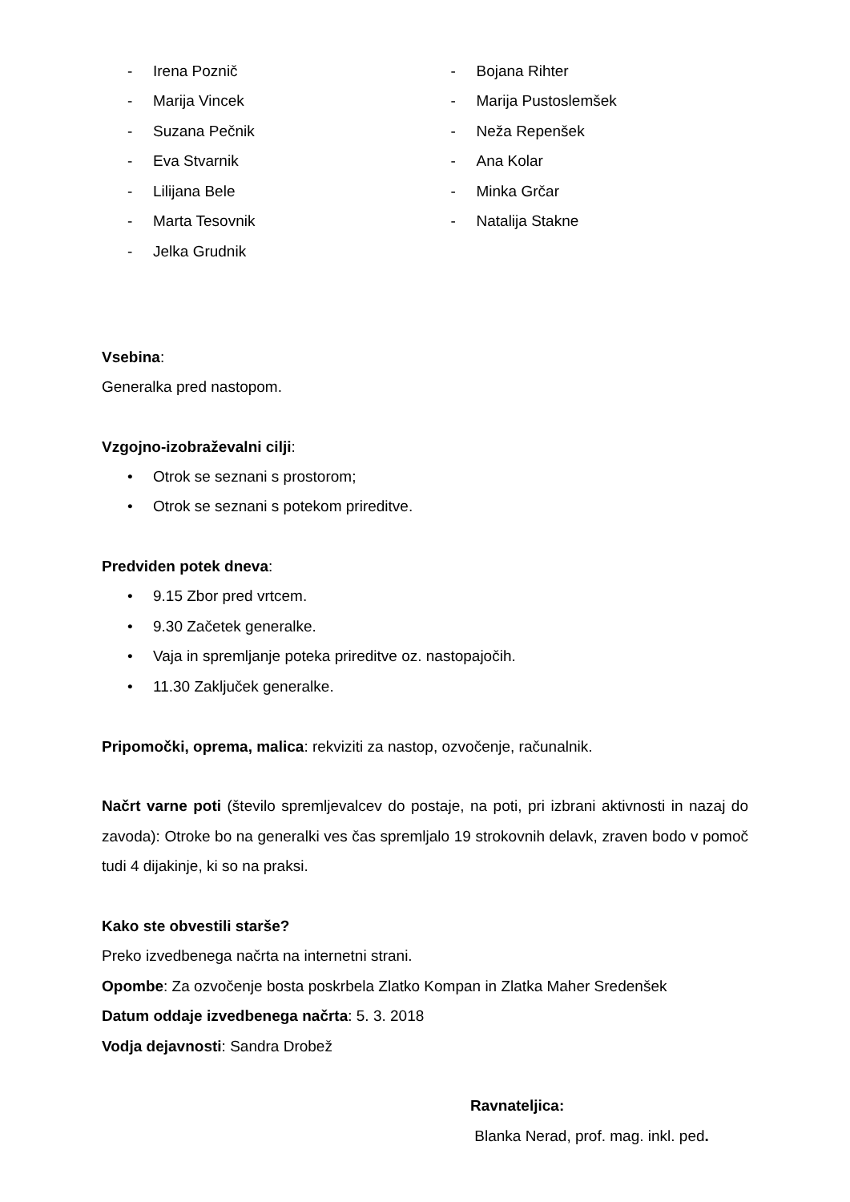- Irena Poznič
- Marija Vincek
- Suzana Pečnik
- Eva Stvarnik
- Lilijana Bele
- Marta Tesovnik
- Jelka Grudnik
- Bojana Rihter
- Marija Pustoslemšek
- Neža Repenšek
- Ana Kolar
- Minka Grčar
- Natalija Stakne
Vsebina:
Generalka pred nastopom.
Vzgojno-izobraževalni cilji:
• Otrok se seznani s prostorom;
• Otrok se seznani s potekom prireditve.
Predviden potek dneva:
• 9.15 Zbor pred vrtcem.
• 9.30 Začetek generalke.
• Vaja in spremljanje poteka prireditve oz. nastopajočih.
• 11.30 Zaključek generalke.
Pripomočki, oprema, malica: rekviziti za nastop, ozvočenje, računalnik.
Načrt varne poti (število spremljevalcev do postaje, na poti, pri izbrani aktivnosti in nazaj do zavoda): Otroke bo na generalki ves čas spremljalo 19 strokovnih delavk, zraven bodo v pomoč tudi 4 dijakinje, ki so na praksi.
Kako ste obvestili starše?
Preko izvedbenega načrta na internetni strani.
Opombe: Za ozvočenje bosta poskrbela Zlatko Kompan in Zlatka Maher Sredenšek
Datum oddaje izvedbenega načrta: 5. 3. 2018
Vodja dejavnosti: Sandra Drobež
Ravnateljica:
Blanka Nerad, prof. mag. inkl. ped.